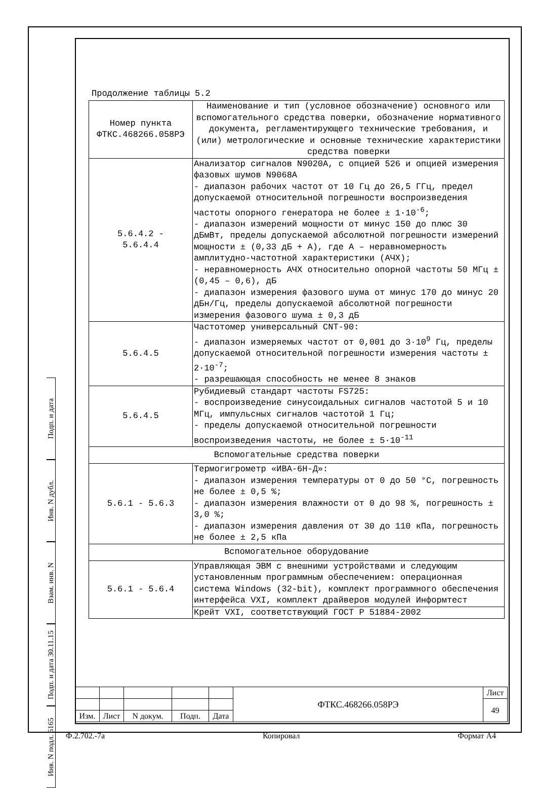Подп. и дата
Инв. N дубл.
Взам. инв. N
Подп. и дата 30.11.15
Инв. N подл. 6165
Продолжение таблицы 5.2
| Номер пункта ФТКС.468266.058РЭ | Наименование и тип (условное обозначение) основного или вспомогательного средства поверки, обозначение нормативного документа, регламентирующего технические требования, и (или) метрологические и основные технические характеристики средства поверки |
| 5.6.4.2 - 5.6.4.4 | Анализатор сигналов N9020A, с опцией 526 и опцией измерения фазовых шумов N9068A - диапазон рабочих частот от 10 Гц до 26,5 ГГц, предел допускаемой относительной погрешности воспроизведения частоты опорного генератора не более ± 1·10<sup>-6</sup>; - диапазон измерений мощности от минус 150 до плюс 30 дБмВт, пределы допускаемой абсолютной погрешности измерений мощности ± (0,33 дБ + А), где А – неравномерность амплитудно-частотной характеристики (АЧХ); - неравномерность АЧХ относительно опорной частоты 50 МГц ± (0,45 – 0,6), дБ - диапазон измерения фазового шума от минус 170 до минус 20 дБн/Гц, пределы допускаемой абсолютной погрешности измерения фазового шума ± 0,3 дБ |
| 5.6.4.5 | Частотомер универсальный CNT-90: - диапазон измеряемых частот от 0,001 до 3·10<sup>9</sup> Гц, пределы допускаемой относительной погрешности измерения частоты ± 2·10<sup>-7</sup>; - разрешающая способность не менее 8 знаков |
| 5.6.4.5 | Рубидиевый стандарт частоты FS725: - воспроизведение синусоидальных сигналов частотой 5 и 10 МГц, импульсных сигналов частотой 1 Гц; - пределы допускаемой относительной погрешности воспроизведения частоты, не более ± 5·10<sup>-11</sup> |
| Вспомогательные средства поверки | |
| 5.6.1 - 5.6.3 | Термогигрометр «ИВА-6Н-Д»: - диапазон измерения температуры от 0 до 50 °C, погрешность не более ± 0,5 %; - диапазон измерения влажности от 0 до 98 %, погрешность ± 3,0 %; - диапазон измерения давления от 30 до 110 кПа, погрешность не более ± 2,5 кПа |
| Вспомогательное оборудование | |
| 5.6.1 - 5.6.4 | Управляющая ЭВМ с внешними устройствами и следующим установленным программным обеспечением: операционная система Windows (32-bit), комплект программного обеспечения интерфейса VXI, комплект драйверов модулей Информтест |
| | Крейт VXI, соответствующий ГОСТ Р 51884-2002 |
| | | | | | ФТКС.468266.058РЭ | Лист |
| | | | | | | 49 |
| Изм. | Лист | N докум. | Подп. | Дата | | |
Ф.2.702.-7а Копировал Формат А4